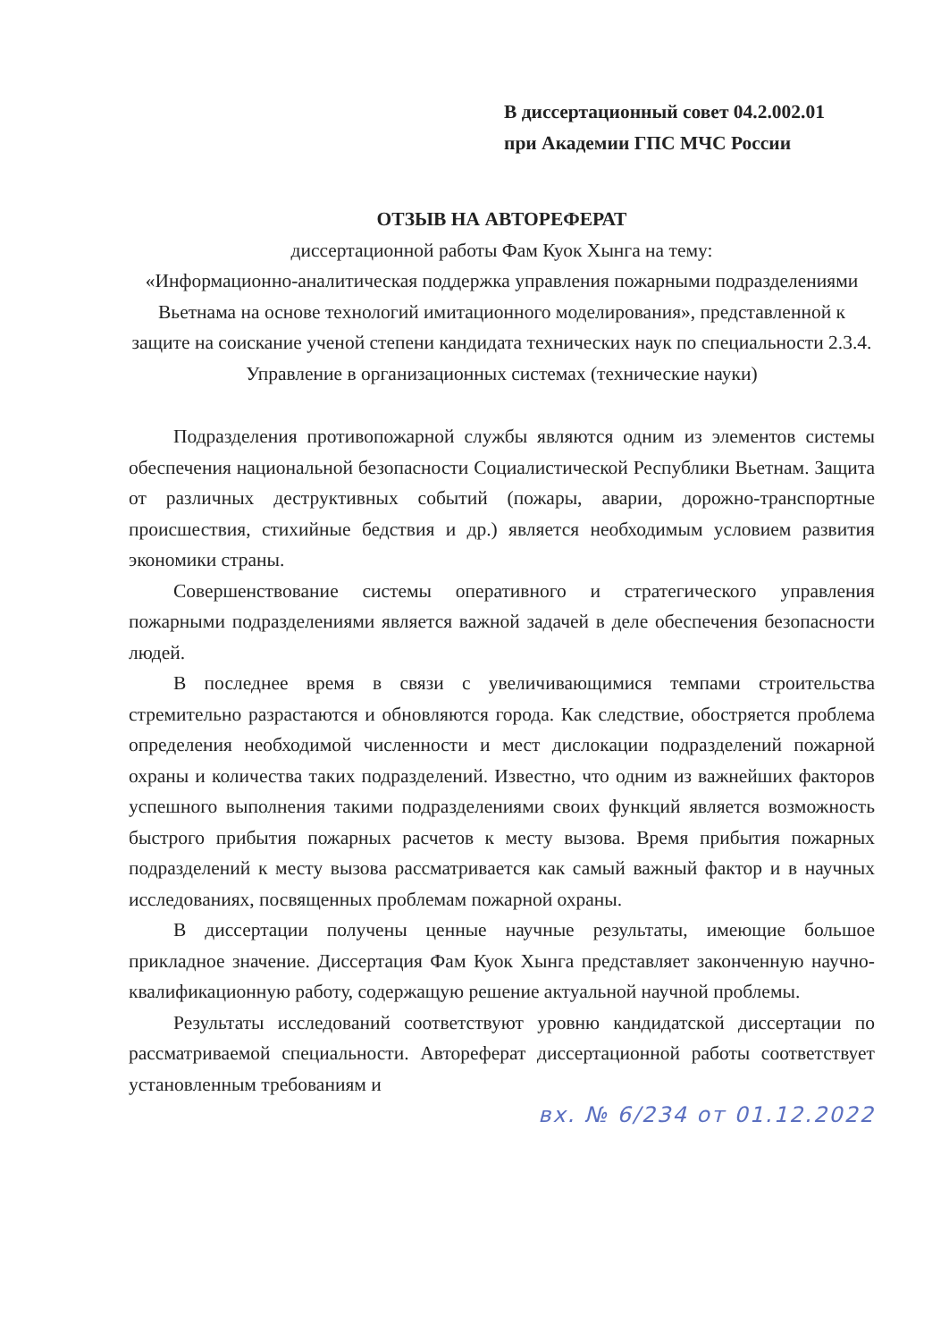В диссертационный совет 04.2.002.01
при Академии ГПС МЧС России
ОТЗЫВ НА АВТОРЕФЕРАТ
диссертационной работы Фам Куок Хынга на тему:
«Информационно-аналитическая поддержка управления пожарными подразделениями Вьетнама на основе технологий имитационного моделирования», представленной к защите на соискание ученой степени кандидата технических наук по специальности 2.3.4. Управление в организационных системах (технические науки)
Подразделения противопожарной службы являются одним из элементов системы обеспечения национальной безопасности Социалистической Республики Вьетнам. Защита от различных деструктивных событий (пожары, аварии, дорожно-транспортные происшествия, стихийные бедствия и др.) является необходимым условием развития экономики страны.
Совершенствование системы оперативного и стратегического управления пожарными подразделениями является важной задачей в деле обеспечения безопасности людей.
В последнее время в связи с увеличивающимися темпами строительства стремительно разрастаются и обновляются города. Как следствие, обостряется проблема определения необходимой численности и мест дислокации подразделений пожарной охраны и количества таких подразделений. Известно, что одним из важнейших факторов успешного выполнения такими подразделениями своих функций является возможность быстрого прибытия пожарных расчетов к месту вызова. Время прибытия пожарных подразделений к месту вызова рассматривается как самый важный фактор и в научных исследованиях, посвященных проблемам пожарной охраны.
В диссертации получены ценные научные результаты, имеющие большое прикладное значение. Диссертация Фам Куок Хынга представляет законченную научно-квалификационную работу, содержащую решение актуальной научной проблемы.
Результаты исследований соответствуют уровню кандидатской диссертации по рассматриваемой специальности. Автореферат диссертационной работы соответствует установленным требованиям и
вх. № 6/234 от 01.12.2022